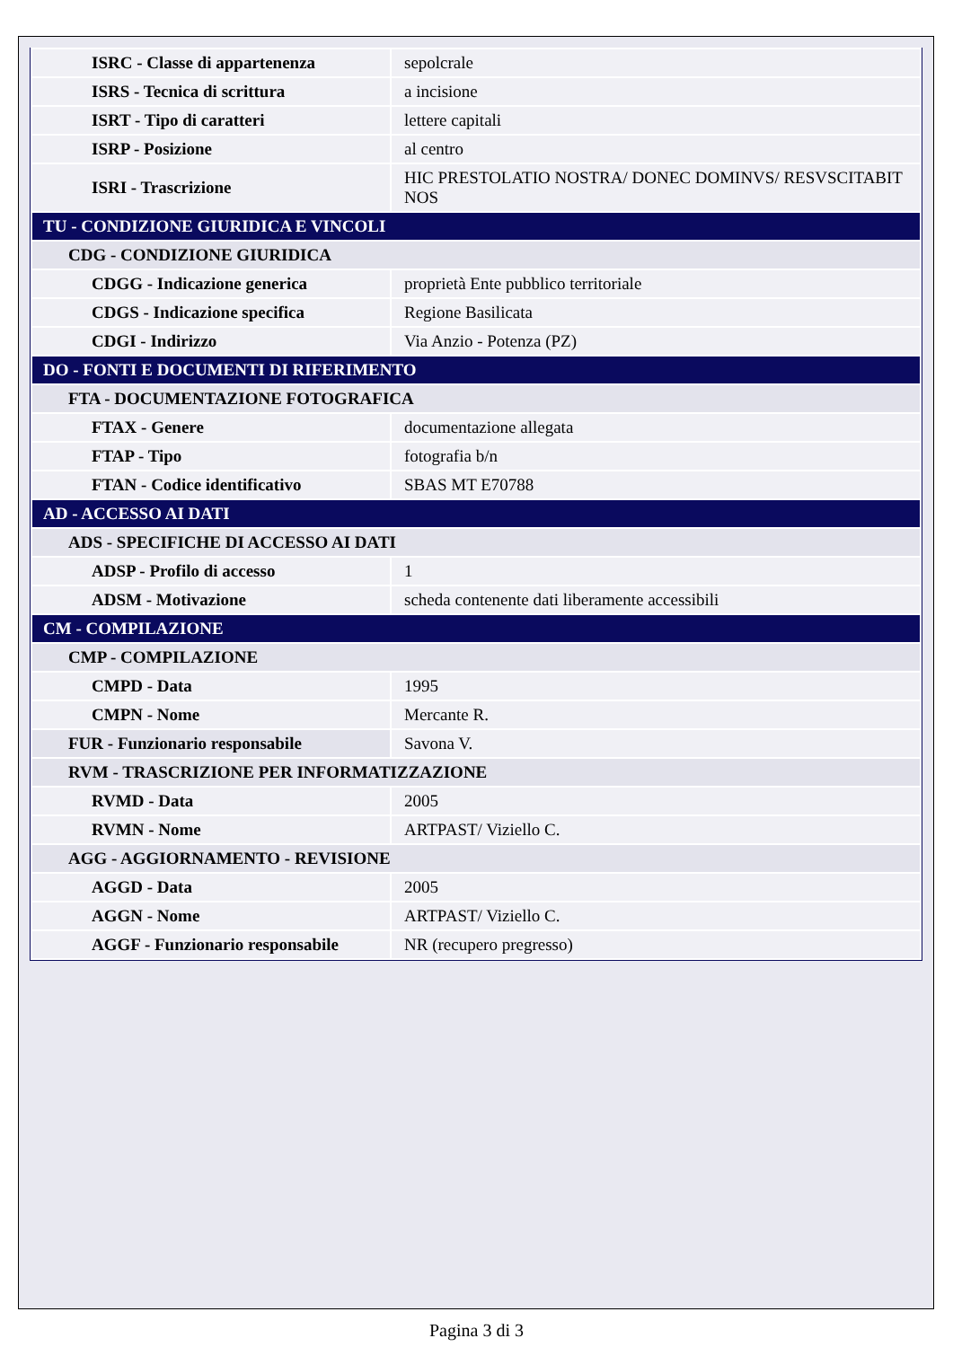| ISRC - Classe di appartenenza | sepolcrale |
| ISRS - Tecnica di scrittura | a incisione |
| ISRT - Tipo di caratteri | lettere capitali |
| ISRP - Posizione | al centro |
| ISRI - Trascrizione | HIC PRESTOLATIO NOSTRA/ DONEC DOMINVS/ RESVSCITABIT NOS |
| TU - CONDIZIONE GIURIDICA E VINCOLI | |
| CDG - CONDIZIONE GIURIDICA | |
| CDGG - Indicazione generica | proprietà Ente pubblico territoriale |
| CDGS - Indicazione specifica | Regione Basilicata |
| CDGI - Indirizzo | Via Anzio - Potenza (PZ) |
| DO - FONTI E DOCUMENTI DI RIFERIMENTO | |
| FTA - DOCUMENTAZIONE FOTOGRAFICA | |
| FTAX - Genere | documentazione allegata |
| FTAP - Tipo | fotografia b/n |
| FTAN - Codice identificativo | SBAS MT E70788 |
| AD - ACCESSO AI DATI | |
| ADS - SPECIFICHE DI ACCESSO AI DATI | |
| ADSP - Profilo di accesso | 1 |
| ADSM - Motivazione | scheda contenente dati liberamente accessibili |
| CM - COMPILAZIONE | |
| CMP - COMPILAZIONE | |
| CMPD - Data | 1995 |
| CMPN - Nome | Mercante R. |
| FUR - Funzionario responsabile | Savona V. |
| RVM - TRASCRIZIONE PER INFORMATIZZAZIONE | |
| RVMD - Data | 2005 |
| RVMN - Nome | ARTPAST/ Viziello C. |
| AGG - AGGIORNAMENTO - REVISIONE | |
| AGGD - Data | 2005 |
| AGGN - Nome | ARTPAST/ Viziello C. |
| AGGF - Funzionario responsabile | NR (recupero pregresso) |
Pagina 3 di 3